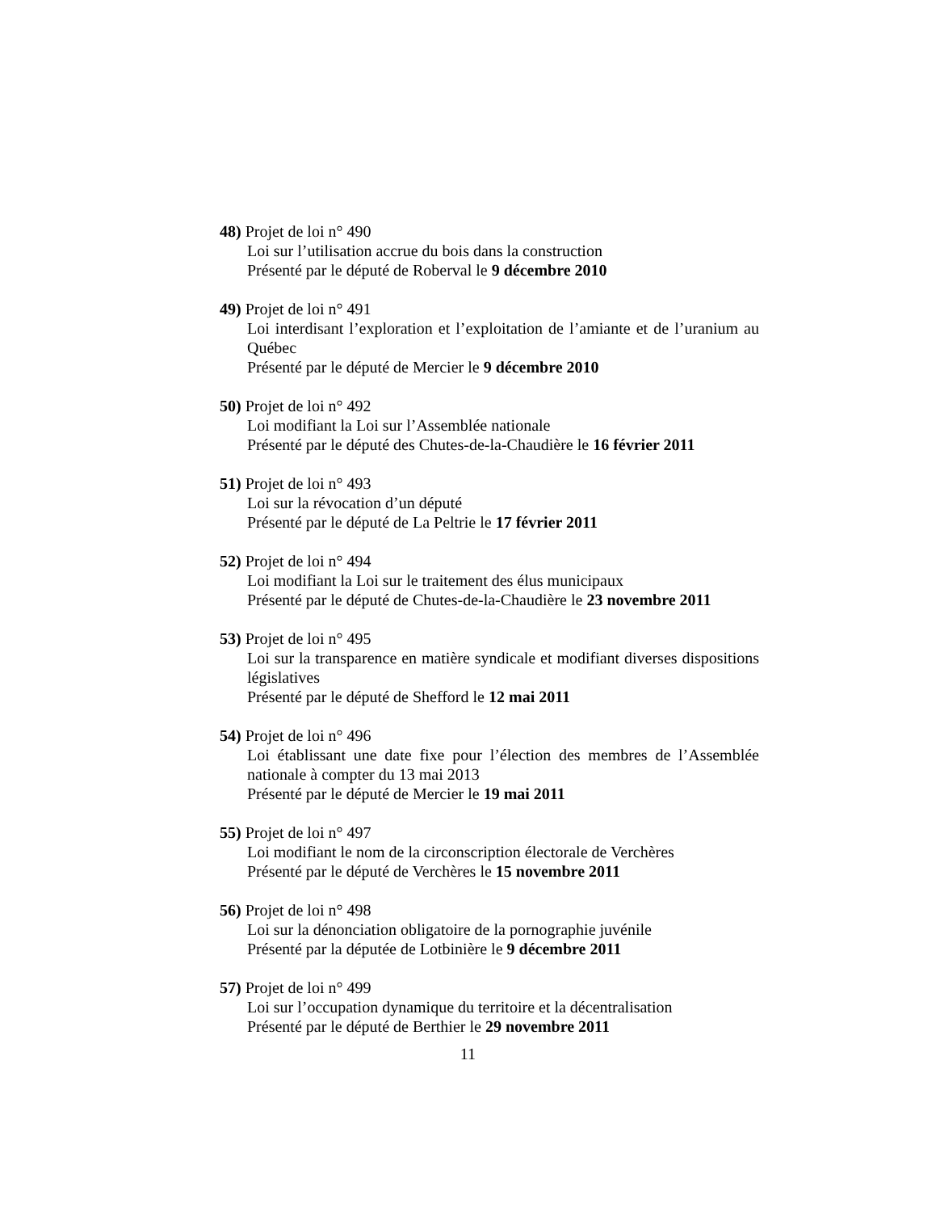48) Projet de loi n° 490
Loi sur l’utilisation accrue du bois dans la construction
Présenté par le député de Roberval le 9 décembre 2010
49) Projet de loi n° 491
Loi interdisant l’exploration et l’exploitation de l’amiante et de l’uranium au Québec
Présenté par le député de Mercier le 9 décembre 2010
50) Projet de loi n° 492
Loi modifiant la Loi sur l’Assemblée nationale
Présenté par le député des Chutes-de-la-Chaudière le 16 février 2011
51) Projet de loi n° 493
Loi sur la révocation d’un député
Présenté par le député de La Peltrie le 17 février 2011
52) Projet de loi n° 494
Loi modifiant la Loi sur le traitement des élus municipaux
Présenté par le député de Chutes-de-la-Chaudière le 23 novembre 2011
53) Projet de loi n° 495
Loi sur la transparence en matière syndicale et modifiant diverses dispositions législatives
Présenté par le député de Shefford le 12 mai 2011
54) Projet de loi n° 496
Loi établissant une date fixe pour l’élection des membres de l’Assemblée nationale à compter du 13 mai 2013
Présenté par le député de Mercier le 19 mai 2011
55) Projet de loi n° 497
Loi modifiant le nom de la circonscription électorale de Verchères
Présenté par le député de Verchères le 15 novembre 2011
56) Projet de loi n° 498
Loi sur la dénonciation obligatoire de la pornographie juvénile
Présenté par la députée de Lotbinière le 9 décembre 2011
57) Projet de loi n° 499
Loi sur l’occupation dynamique du territoire et la décentralisation
Présenté par le député de Berthier le 29 novembre 2011
11